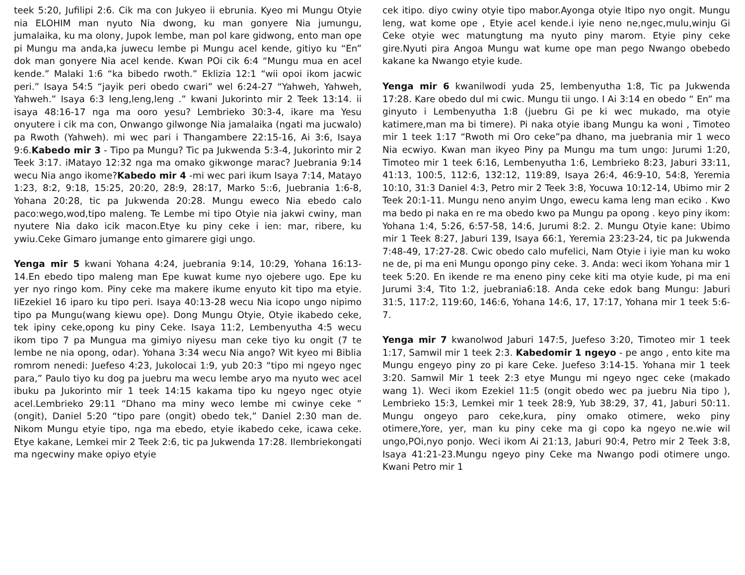teek 5:20, Jufilipi 2:6. Cik ma con Jukyeo ii ebrunia. Kyeo mi Mungu Otyie nia ELOHIM man nyuto Nia dwong, ku man gonyere Nia jumungu, jumalaika, ku ma olony, Jupok lembe, man pol kare gidwong, ento man ope pi Mungu ma anda,ka juwecu lembe pi Mungu acel kende, gitiyo ku “En” dok man gonyere Nia acel kende. Kwan POi cik 6:4 “Mungu mua en acel kende.” Malaki 1:6 “ka bibedo rwoth.” Eklizia 12:1 “wii opoi ikom jacwic peri.” Isaya 54:5 “jayik peri obedo cwari” wel 6:24-27 “Yahweh, Yahweh, Yahweh.” Isaya 6:3 leng,leng,leng .” kwani Jukorinto mir 2 Teek 13:14. ii isaya 48:16-17 nga ma ooro yesu? Lembrieko 30:3-4, ikare ma Yesu onyutere i cik ma con, Onwango gilwonge Nia jamalaika (ngati ma jucwalo) pa Rwoth (Yahweh). mi wec pari i Thangambere 22:15-16, Ai 3:6, Isaya 9:6.Kabedo mir 3 - Tipo pa Mungu? Tic pa Jukwenda 5:3-4, Jukorinto mir 2 Teek 3:17. iMatayo 12:32 nga ma omako gikwonge marac? Juebrania 9:14 wecu Nia ango ikome?Kabedo mir 4 -mi wec pari ikum Isaya 7:14, Matayo 1:23, 8:2, 9:18, 15:25, 20:20, 28:9, 28:17, Marko 5::6, Juebrania 1:6-8, Yohana 20:28, tic pa Jukwenda 20:28. Mungu eweco Nia ebedo calo paco:wego,wod,tipo maleng. Te Lembe mi tipo Otyie nia jakwi cwiny, man nyutere Nia dako icik macon.Etye ku piny ceke i ien: mar, ribere, ku ywiu.Ceke Gimaro jumange ento gimarere gigi ungo.
Yenga mir 5 kwani Yohana 4:24, juebrania 9:14, 10:29, Yohana 16:13-14.En ebedo tipo maleng man Epe kuwat kume nyo ojebere ugo. Epe ku yer nyo ringo kom. Piny ceke ma makere ikume enyuto kit tipo ma etyie. IiEzekiel 16 iparo ku tipo peri. Isaya 40:13-28 wecu Nia icopo ungo nipimo tipo pa Mungu(wang kiewu ope). Dong Mungu Otyie, Otyie ikabedo ceke, tek ipiny ceke,opong ku piny Ceke. Isaya 11:2, Lembenyutha 4:5 wecu ikom tipo 7 pa Mungua ma gimiyo niyesu man ceke tiyo ku ongit (7 te lembe ne nia opong, odar). Yohana 3:34 wecu Nia ango? Wit kyeo mi Biblia romrom nenedi: Juefeso 4:23, Jukolocai 1:9, yub 20:3 “tipo mi ngeyo ngec para,” Paulo tiyo ku dog pa juebru ma wecu lembe aryo ma nyuto wec acel ibuku pa Jukorinto mir 1 teek 14:15 kakama tipo ku ngeyo ngec otyie acel.Lembrieko 29:11 “Dhano ma miny weco lembe mi cwinye ceke ” (ongit), Daniel 5:20 “tipo pare (ongit) obedo tek,” Daniel 2:30 man de. Nikom Mungu etyie tipo, nga ma ebedo, etyie ikabedo ceke, icawa ceke. Etye kakane, Lemkei mir 2 Teek 2:6, tic pa Jukwenda 17:28. Ilembriekongati ma ngecwiny make opiyo etyie
cek itipo. diyo cwiny otyie tipo mabor.Ayonga otyie Itipo nyo ongit. Mungu leng, wat kome ope , Etyie acel kende.i iyie neno ne,ngec,mulu,winju Gi Ceke otyie wec matungtung ma nyuto piny marom. Etyie piny ceke gire.Nyuti pira Angoa Mungu wat kume ope man pego Nwango obebedo kakane ka Nwango etyie kude.
Yenga mir 6 kwanilwodi yuda 25, lembenyutha 1:8, Tic pa Jukwenda 17:28. Kare obedo dul mi cwic. Mungu tii ungo. I Ai 3:14 en obedo “ En” ma ginyuto i Lembenyutha 1:8 (juebru Gi pe ki wec mukado, ma otyie katimere,man ma bi timere). Pi naka otyie ibang Mungu ka woni , Timoteo mir 1 teek 1:17 “Rwoth mi Oro ceke”pa dhano, ma juebrania mir 1 weco Nia ecwiyo. Kwan man ikyeo Piny pa Mungu ma tum ungo: Jurumi 1:20, Timoteo mir 1 teek 6:16, Lembenyutha 1:6, Lembrieko 8:23, Jaburi 33:11, 41:13, 100:5, 112:6, 132:12, 119:89, Isaya 26:4, 46:9-10, 54:8, Yeremia 10:10, 31:3 Daniel 4:3, Petro mir 2 Teek 3:8, Yocuwa 10:12-14, Ubimo mir 2 Teek 20:1-11. Mungu neno anyim Ungo, ewecu kama leng man eciko . Kwo ma bedo pi naka en re ma obedo kwo pa Mungu pa opong . keyo piny ikom: Yohana 1:4, 5:26, 6:57-58, 14:6, Jurumi 8:2. 2. Mungu Otyie kane: Ubimo mir 1 Teek 8:27, Jaburi 139, Isaya 66:1, Yeremia 23:23-24, tic pa Jukwenda 7:48-49, 17:27-28. Cwic obedo calo mufelici, Nam Otyie i iyie man ku woko ne de, pi ma eni Mungu opongo piny ceke. 3. Anda: weci ikom Yohana mir 1 teek 5:20. En ikende re ma eneno piny ceke kiti ma otyie kude, pi ma eni Jurumi 3:4, Tito 1:2, juebrania6:18. Anda ceke edok bang Mungu: Jaburi 31:5, 117:2, 119:60, 146:6, Yohana 14:6, 17, 17:17, Yohana mir 1 teek 5:6-7.
Yenga mir 7 kwanolwod Jaburi 147:5, Juefeso 3:20, Timoteo mir 1 teek 1:17, Samwil mir 1 teek 2:3. Kabedomir 1 ngeyo - pe ango , ento kite ma Mungu engeyo piny zo pi kare Ceke. Juefeso 3:14-15. Yohana mir 1 teek 3:20. Samwil Mir 1 teek 2:3 etye Mungu mi ngeyo ngec ceke (makado wang 1). Weci ikom Ezekiel 11:5 (ongit obedo wec pa juebru Nia tipo ), Lembrieko 15:3, Lemkei mir 1 teek 28:9, Yub 38:29, 37, 41, Jaburi 50:11. Mungu ongeyo paro ceke,kura, piny omako otimere, weko piny otimere,Yore, yer, man ku piny ceke ma gi copo ka ngeyo ne.wie wil ungo,POi,nyo ponjo. Weci ikom Ai 21:13, Jaburi 90:4, Petro mir 2 Teek 3:8, Isaya 41:21-23.Mungu ngeyo piny Ceke ma Nwango podi otimere ungo. Kwani Petro mir 1